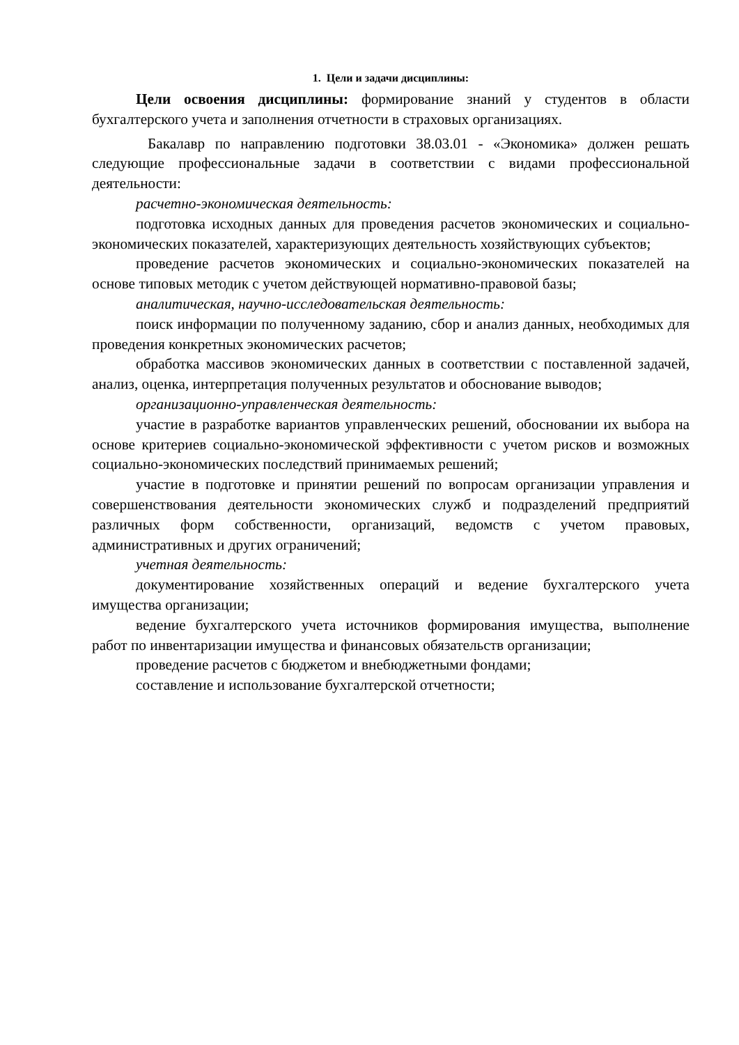1. Цели и задачи дисциплины:
Цели освоения дисциплины: формирование знаний у студентов в области бухгалтерского учета и заполнения отчетности в страховых организациях.
Бакалавр по направлению подготовки 38.03.01 - «Экономика» должен решать следующие профессиональные задачи в соответствии с видами профессиональной деятельности:
расчетно-экономическая деятельность:
подготовка исходных данных для проведения расчетов экономических и социально-экономических показателей, характеризующих деятельность хозяйствующих субъектов;
проведение расчетов экономических и социально-экономических показателей на основе типовых методик с учетом действующей нормативно-правовой базы;
аналитическая, научно-исследовательская деятельность:
поиск информации по полученному заданию, сбор и анализ данных, необходимых для проведения конкретных экономических расчетов;
обработка массивов экономических данных в соответствии с поставленной задачей, анализ, оценка, интерпретация полученных результатов и обоснование выводов;
организационно-управленческая деятельность:
участие в разработке вариантов управленческих решений, обосновании их выбора на основе критериев социально-экономической эффективности с учетом рисков и возможных социально-экономических последствий принимаемых решений;
участие в подготовке и принятии решений по вопросам организации управления и совершенствования деятельности экономических служб и подразделений предприятий различных форм собственности, организаций, ведомств с учетом правовых, административных и других ограничений;
учетная деятельность:
документирование хозяйственных операций и ведение бухгалтерского учета имущества организации;
ведение бухгалтерского учета источников формирования имущества, выполнение работ по инвентаризации имущества и финансовых обязательств организации;
проведение расчетов с бюджетом и внебюджетными фондами;
составление и использование бухгалтерской отчетности;